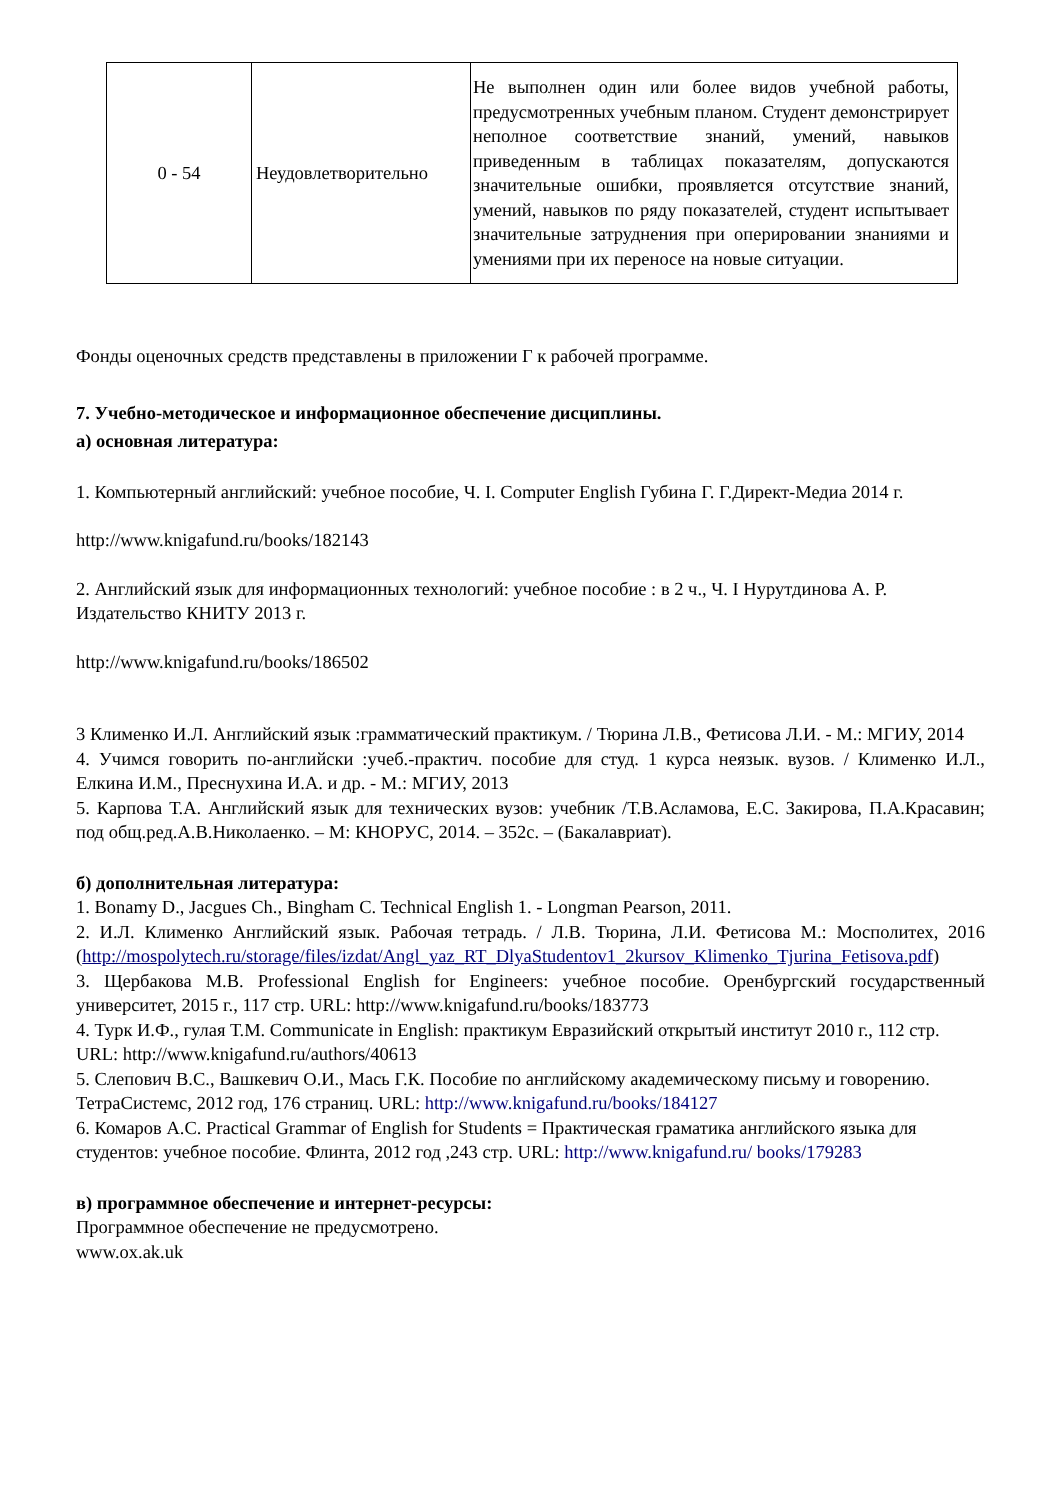| 0 - 54 | Неудовлетворительно | Не выполнен один или более видов учебной работы, предусмотренных учебным планом. Студент демонстрирует неполное соответствие знаний, умений, навыков приведенным в таблицах показателям, допускаются значительные ошибки, проявляется отсутствие знаний, умений, навыков по ряду показателей, студент испытывает значительные затруднения при оперировании знаниями и умениями при их переносе на новые ситуации. |
Фонды оценочных средств представлены в приложении Г к рабочей программе.
7. Учебно-методическое и информационное обеспечение дисциплины.
а) основная литература:
1. Компьютерный английский: учебное пособие, Ч. I. Computer English Губина Г. Г.Директ-Медиа 2014 г.
http://www.knigafund.ru/books/182143
2. Английский язык для информационных технологий: учебное пособие : в 2 ч., Ч. I Нурутдинова А. Р. Издательство КНИТУ 2013 г.
http://www.knigafund.ru/books/186502
3 Клименко И.Л. Английский язык :грамматический практикум. / Тюрина Л.В., Фетисова Л.И. - М.: МГИУ, 2014
4. Учимся говорить по-английски :учеб.-практич. пособие для студ. 1 курса неязык. вузов. / Клименко И.Л., Елкина И.М., Преснухина И.А. и др. - М.: МГИУ, 2013
5. Карпова Т.А. Английский язык для технических вузов: учебник /Т.В.Асламова, Е.С. Закирова, П.А.Красавин; под общ.ред.А.В.Николаенко. – М: КНОРУС, 2014. – 352с. – (Бакалавриат).
б) дополнительная литература:
1. Bonamy D., Jacgues Ch., Bingham C. Technical English 1. - Longman Pearson, 2011.
2. И.Л. Клименко Английский язык. Рабочая тетрадь. / Л.В. Тюрина, Л.И. Фетисова М.: Мосполитех, 2016 (http://mospolytech.ru/storage/files/izdat/Angl_yaz_RT_DlyaStudentov1_2kursov_Klimenko_Tjurina_Fetisova.pdf)
3. Щербакова М.В. Professional English for Engineers: учебное пособие. Оренбургский государственный университет, 2015 г., 117 стр. URL: http://www.knigafund.ru/books/183773
4. Турк И.Ф., гулая Т.М. Communicate in English: практикум Евразийский открытый институт 2010 г., 112 стр. URL: http://www.knigafund.ru/authors/40613
5. Слепович В.С., Вашкевич О.И., Мась Г.К. Пособие по английскому академическому письму и говорению. ТетраСистемс, 2012 год, 176 страниц. URL: http://www.knigafund.ru/books/184127
6. Комаров А.С. Practical Grammar of English for Students = Практическая граматика английского языка для студентов: учебное пособие. Флинта, 2012 год ,243 стр. URL: http://www.knigafund.ru/ books/179283
в) программное обеспечение и интернет-ресурсы:
Программное обеспечение не предусмотрено.
www.ox.ak.uk